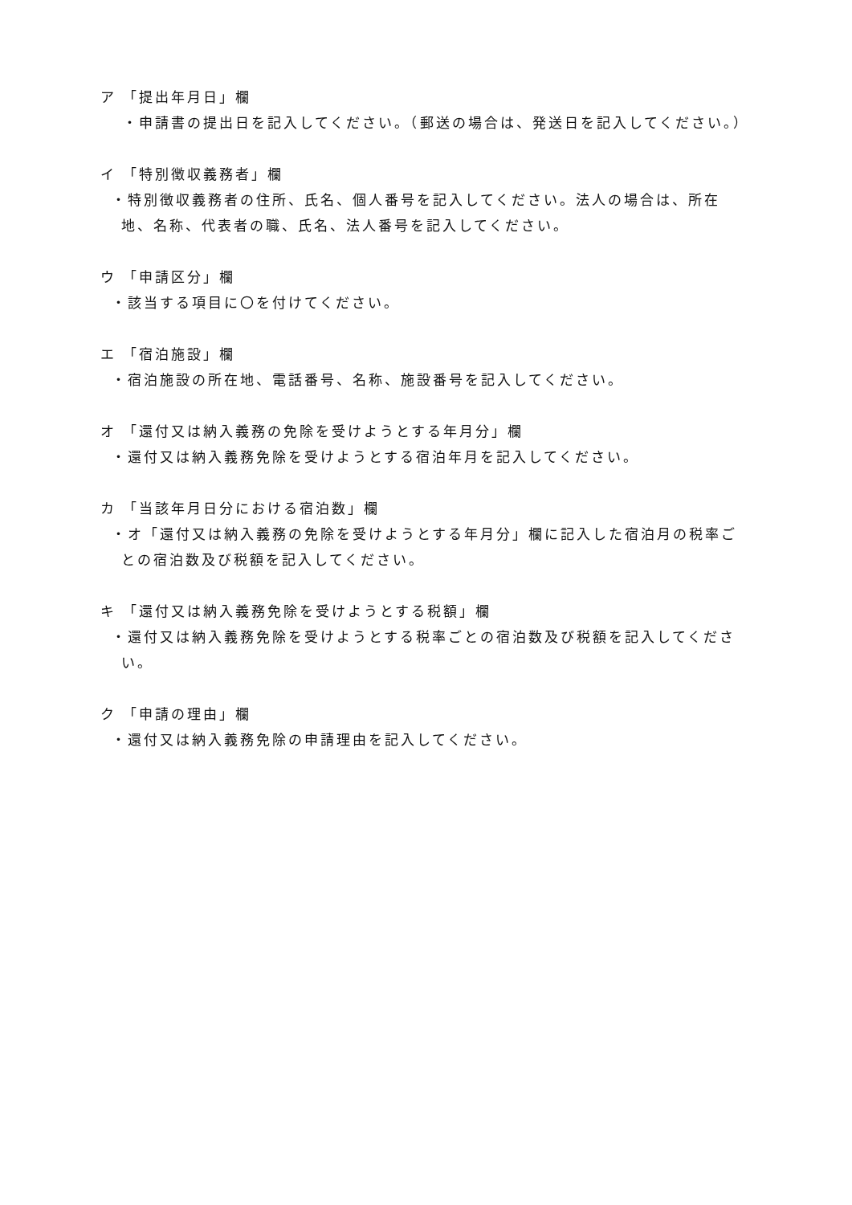ア 「提出年月日」欄
・申請書の提出日を記入してください。（郵送の場合は、発送日を記入してください。）
イ 「特別徴収義務者」欄
・特別徴収義務者の住所、氏名、個人番号を記入してください。法人の場合は、所在地、名称、代表者の職、氏名、法人番号を記入してください。
ウ 「申請区分」欄
・該当する項目に〇を付けてください。
エ 「宿泊施設」欄
・宿泊施設の所在地、電話番号、名称、施設番号を記入してください。
オ 「還付又は納入義務の免除を受けようとする年月分」欄
・還付又は納入義務免除を受けようとする宿泊年月を記入してください。
カ 「当該年月日分における宿泊数」欄
・オ「還付又は納入義務の免除を受けようとする年月分」欄に記入した宿泊月の税率ごとの宿泊数及び税額を記入してください。
キ 「還付又は納入義務免除を受けようとする税額」欄
・還付又は納入義務免除を受けようとする税率ごとの宿泊数及び税額を記入してください。
ク 「申請の理由」欄
・還付又は納入義務免除の申請理由を記入してください。